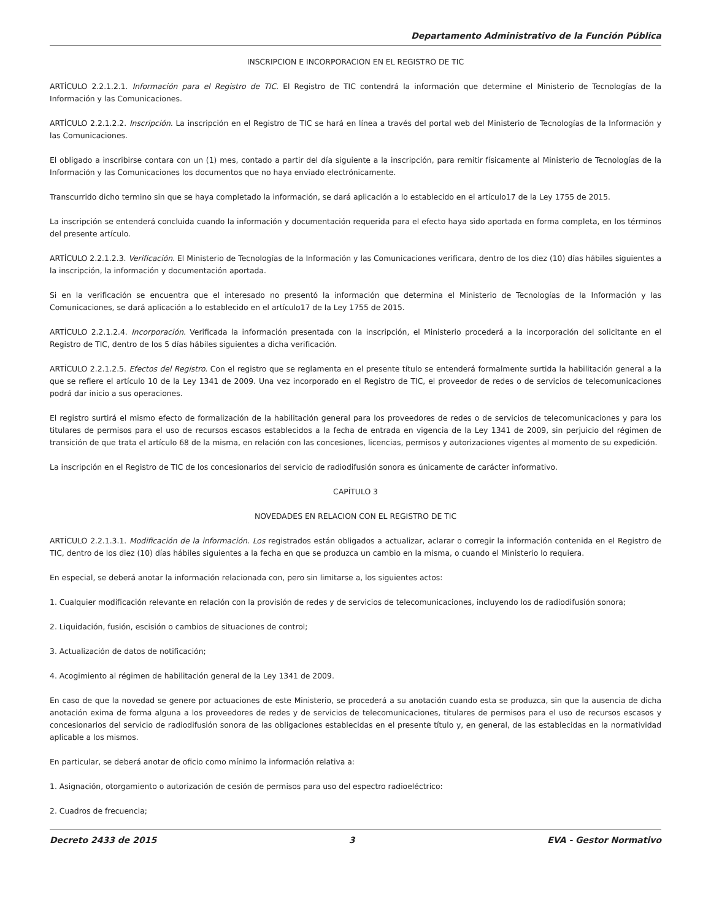Departamento Administrativo de la Función Pública
INSCRIPCION E INCORPORACION EN EL REGISTRO DE TIC
ARTÍCULO 2.2.1.2.1. Información para el Registro de TIC. El Registro de TIC contendrá la información que determine el Ministerio de Tecnologías de la Información y las Comunicaciones.
ARTÍCULO 2.2.1.2.2. Inscripción. La inscripción en el Registro de TIC se hará en línea a través del portal web del Ministerio de Tecnologías de la Información y las Comunicaciones.
El obligado a inscribirse contara con un (1) mes, contado a partir del día siguiente a la inscripción, para remitir físicamente al Ministerio de Tecnologías de la Información y las Comunicaciones los documentos que no haya enviado electrónicamente.
Transcurrido dicho termino sin que se haya completado la información, se dará aplicación a lo establecido en el artículo17 de la Ley 1755 de 2015.
La inscripción se entenderá concluida cuando la información y documentación requerida para el efecto haya sido aportada en forma completa, en los términos del presente artículo.
ARTÍCULO 2.2.1.2.3. Verificación. El Ministerio de Tecnologías de la Información y las Comunicaciones verificara, dentro de los diez (10) días hábiles siguientes a la inscripción, la información y documentación aportada.
Si en la verificación se encuentra que el interesado no presentó la información que determina el Ministerio de Tecnologías de la Información y las Comunicaciones, se dará aplicación a lo establecido en el artículo17 de la Ley 1755 de 2015.
ARTÍCULO 2.2.1.2.4. Incorporación. Verificada la información presentada con la inscripción, el Ministerio procederá a la incorporación del solicitante en el Registro de TIC, dentro de los 5 días hábiles siguientes a dicha verificación.
ARTÍCULO 2.2.1.2.5. Efectos del Registro. Con el registro que se reglamenta en el presente título se entenderá formalmente surtida la habilitación general a la que se refiere el artículo 10 de la Ley 1341 de 2009. Una vez incorporado en el Registro de TIC, el proveedor de redes o de servicios de telecomunicaciones podrá dar inicio a sus operaciones.
El registro surtirá el mismo efecto de formalización de la habilitación general para los proveedores de redes o de servicios de telecomunicaciones y para los titulares de permisos para el uso de recursos escasos establecidos a la fecha de entrada en vigencia de la Ley 1341 de 2009, sin perjuicio del régimen de transición de que trata el artículo 68 de la misma, en relación con las concesiones, licencias, permisos y autorizaciones vigentes al momento de su expedición.
La inscripción en el Registro de TIC de los concesionarios del servicio de radiodifusión sonora es únicamente de carácter informativo.
CAPÍTULO 3
NOVEDADES EN RELACION CON EL REGISTRO DE TIC
ARTÍCULO 2.2.1.3.1. Modificación de la información. Los registrados están obligados a actualizar, aclarar o corregir la información contenida en el Registro de TIC, dentro de los diez (10) días hábiles siguientes a la fecha en que se produzca un cambio en la misma, o cuando el Ministerio lo requiera.
En especial, se deberá anotar la información relacionada con, pero sin limitarse a, los siguientes actos:
1. Cualquier modificación relevante en relación con la provisión de redes y de servicios de telecomunicaciones, incluyendo los de radiodifusión sonora;
2. Liquidación, fusión, escisión o cambios de situaciones de control;
3. Actualización de datos de notificación;
4. Acogimiento al régimen de habilitación general de la Ley 1341 de 2009.
En caso de que la novedad se genere por actuaciones de este Ministerio, se procederá a su anotación cuando esta se produzca, sin que la ausencia de dicha anotación exima de forma alguna a los proveedores de redes y de servicios de telecomunicaciones, titulares de permisos para el uso de recursos escasos y concesionarios del servicio de radiodifusión sonora de las obligaciones establecidas en el presente título y, en general, de las establecidas en la normatividad aplicable a los mismos.
En particular, se deberá anotar de oficio como mínimo la información relativa a:
1. Asignación, otorgamiento o autorización de cesión de permisos para uso del espectro radioeléctrico:
2. Cuadros de frecuencia;
Decreto 2433 de 2015 3 EVA - Gestor Normativo